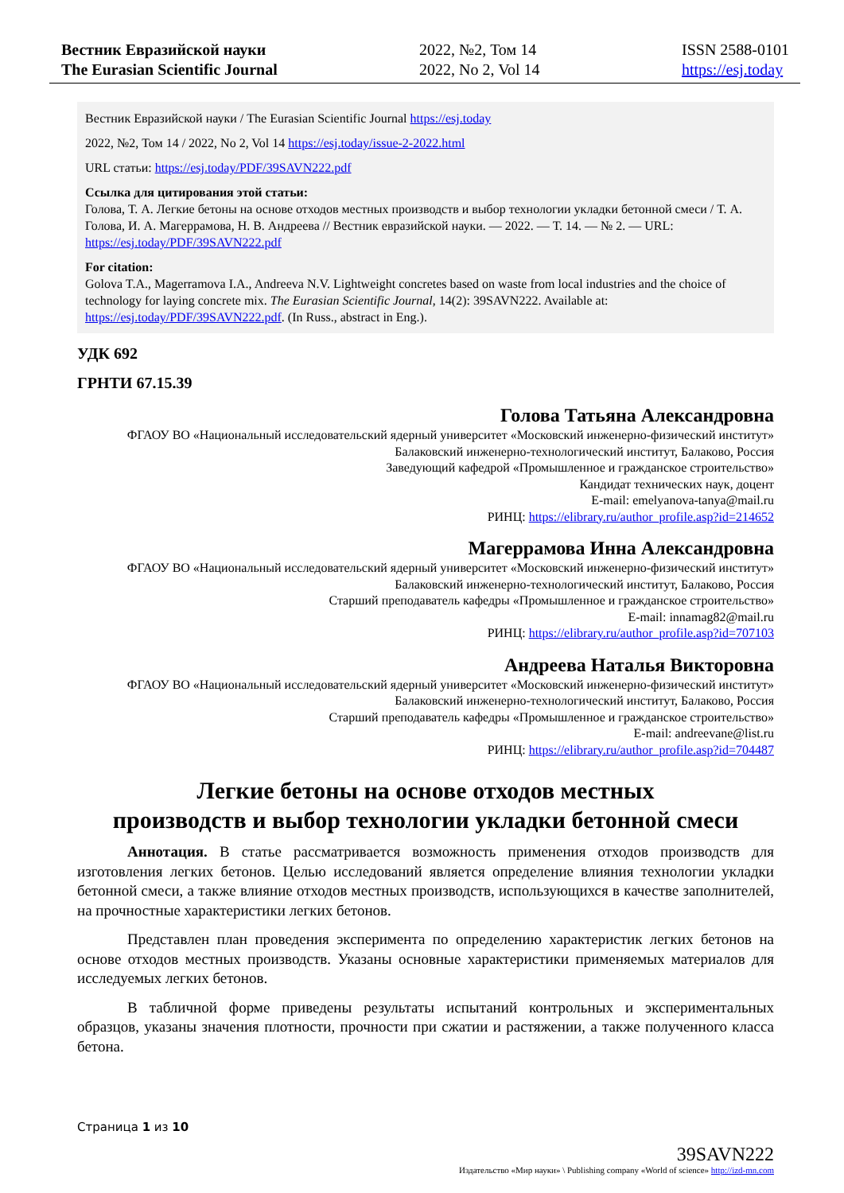Вестник Евразийской науки
The Eurasian Scientific Journal
2022, №2, Том 14
2022, No 2, Vol 14
ISSN 2588-0101
https://esj.today
Вестник Евразийской науки / The Eurasian Scientific Journal https://esj.today
2022, №2, Том 14 / 2022, No 2, Vol 14 https://esj.today/issue-2-2022.html
URL статьи: https://esj.today/PDF/39SAVN222.pdf
Ссылка для цитирования этой статьи:
Голова, Т. А. Легкие бетоны на основе отходов местных производств и выбор технологии укладки бетонной смеси / Т. А. Голова, И. А. Магеррамова, Н. В. Андреева // Вестник евразийской науки. — 2022. — Т. 14. — № 2. — URL: https://esj.today/PDF/39SAVN222.pdf
For citation:
Golova T.A., Magerramova I.A., Andreeva N.V. Lightweight concretes based on waste from local industries and the choice of technology for laying concrete mix. The Eurasian Scientific Journal, 14(2): 39SAVN222. Available at: https://esj.today/PDF/39SAVN222.pdf. (In Russ., abstract in Eng.).
УДК 692
ГРНТИ 67.15.39
Голова Татьяна Александровна
ФГАОУ ВО «Национальный исследовательский ядерный университет «Московский инженерно-физический институт»
Балаковский инженерно-технологический институт, Балаково, Россия
Заведующий кафедрой «Промышленное и гражданское строительство»
Кандидат технических наук, доцент
E-mail: emelyanova-tanya@mail.ru
РИНЦ: https://elibrary.ru/author_profile.asp?id=214652
Магеррамова Инна Александровна
ФГАОУ ВО «Национальный исследовательский ядерный университет «Московский инженерно-физический институт»
Балаковский инженерно-технологический институт, Балаково, Россия
Старший преподаватель кафедры «Промышленное и гражданское строительство»
E-mail: innamag82@mail.ru
РИНЦ: https://elibrary.ru/author_profile.asp?id=707103
Андреева Наталья Викторовна
ФГАОУ ВО «Национальный исследовательский ядерный университет «Московский инженерно-физический институт»
Балаковский инженерно-технологический институт, Балаково, Россия
Старший преподаватель кафедры «Промышленное и гражданское строительство»
E-mail: andreevane@list.ru
РИНЦ: https://elibrary.ru/author_profile.asp?id=704487
Легкие бетоны на основе отходов местных
производств и выбор технологии укладки бетонной смеси
Аннотация. В статье рассматривается возможность применения отходов производств для изготовления легких бетонов. Целью исследований является определение влияния технологии укладки бетонной смеси, а также влияние отходов местных производств, использующихся в качестве заполнителей, на прочностные характеристики легких бетонов.
Представлен план проведения эксперимента по определению характеристик легких бетонов на основе отходов местных производств. Указаны основные характеристики применяемых материалов для исследуемых легких бетонов.
В табличной форме приведены результаты испытаний контрольных и экспериментальных образцов, указаны значения плотности, прочности при сжатии и растяжении, а также полученного класса бетона.
Страница 1 из 10
39SAVN222
Издательство «Мир науки» \ Publishing company «World of science» http://izd-mn.com